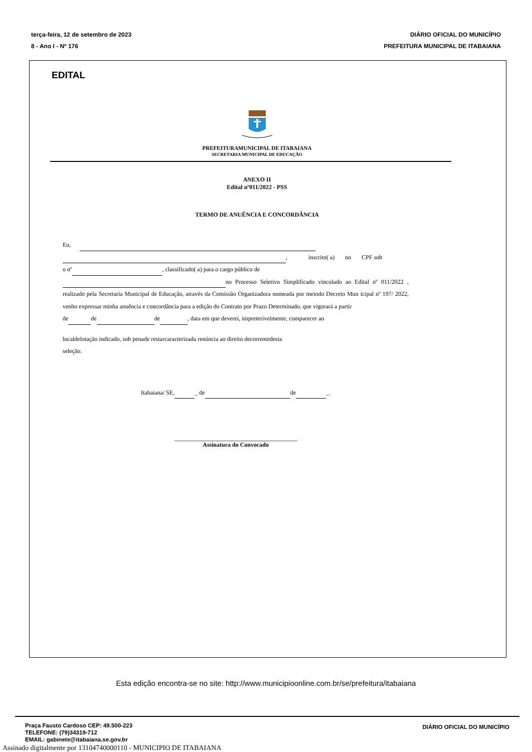terça-feira, 12 de setembro de 2023 DIÁRIO OFICIAL DO MUNICÍPIO
8 - Ano I - Nº 176 PREFEITURA MUNICIPAL DE ITABAIANA
EDITAL
PREFEITURAMUNICIPAL DE ITABAIANA
SECRETARIA MUNICIPAL DE EDUCAÇÃO
ANEXO II
Edital nº011/2022 - PSS
TERMO DE ANUÊNCIA E CONCORDÂNCIA
Eu,
, inscrito( a) no CPF sob
o nº , classificado( a) para o cargo público de
no Processo Seletivo Simplificado vinculado ao Edital nº 011/2022 , realizado pela Secretaria Municipal de Educação, através da Comissão Organizadora nomeada por meiodo Decreto Mun icipal nº 197/ 2022, venho expressar minha anuência e concordância para a edição do Contrato por Prazo Determinado, que vigorará a partir
de de de , data em que deverei, impreterivelmente, comparecer ao
localdelotação indicado, sob penade restarcaracterizada renúncia ao direito decorrentedesta
seleção.
Itabaiana/ SE, _ de de _.
Assinatura do Convocado
Esta edição encontra-se no site: http://www.municipioonline.com.br/se/prefeitura/itabaiana
Praça Fausto Cardoso CEP: 49.500-223
TELEFONE: (79)34319-712
EMAIL: gabinete@itabaiana.se.gov.br
DIÁRIO OFICIAL DO MUNICÍPIO
Assinado digitalmente por 13104740000110 - MUNICIPIO DE ITABAIANA